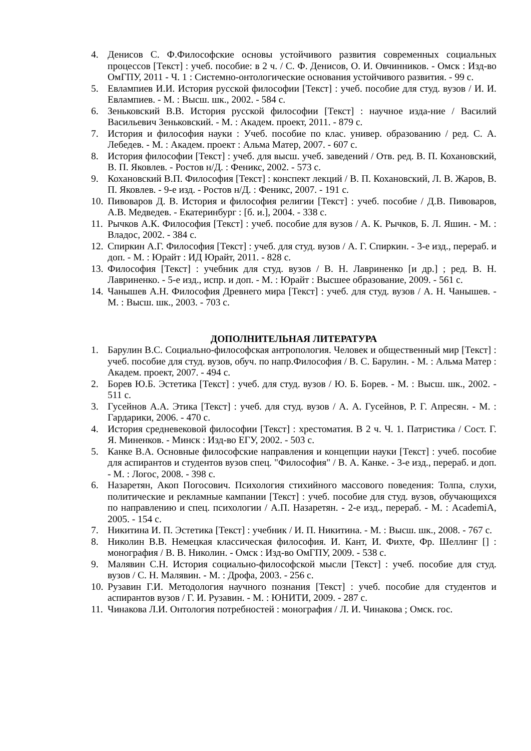4. Денисов С. Ф.Философские основы устойчивого развития современных социальных процессов [Текст] : учеб. пособие: в 2 ч. / С. Ф. Денисов, О. И. Овчинников. - Омск : Изд-во ОмГПУ, 2011 - Ч. 1 : Системно-онтологические основания устойчивого развития. - 99 с.
5. Евлампиев И.И. История русской философии [Текст] : учеб. пособие для студ. вузов / И. И. Евлампиев. - М. : Высш. шк., 2002. - 584 с.
6. Зеньковский В.В. История русской философии [Текст] : научное изда-ние / Василий Васильевич Зеньковский. - М. : Академ. проект, 2011. - 879 с.
7. История и философия науки : Учеб. пособие по клас. универ. образованию / ред. С. А. Лебедев. - М. : Академ. проект : Альма Матер, 2007. - 607 с.
8. История философии [Текст] : учеб. для высш. учеб. заведений / Отв. ред. В. П. Кохановский, В. П. Яковлев. - Ростов н/Д. : Феникс, 2002. - 573 с.
9. Кохановский В.П. Философия [Текст] : конспект лекций / В. П. Кохановский, Л. В. Жаров, В. П. Яковлев. - 9-е изд. - Ростов н/Д. : Феникс, 2007. - 191 с.
10. Пивоваров Д. В. История и философия религии [Текст] : учеб. пособие / Д.В. Пивоваров, А.В. Медведев. - Екатеринбург : [б. и.], 2004. - 338 с.
11. Рычков А.К. Философия [Текст] : учеб. пособие для вузов / А. К. Рычков, Б. Л. Яшин. - М. : Владос, 2002. - 384 с.
12. Спиркин А.Г. Философия [Текст] : учеб. для студ. вузов / А. Г. Спиркин. - 3-е изд., перераб. и доп. - М. : Юрайт : ИД Юрайт, 2011. - 828 с.
13. Философия [Текст] : учебник для студ. вузов / В. Н. Лавриненко [и др.] ; ред. В. Н. Лавриненко. - 5-е изд., испр. и доп. - М. : Юрайт : Высшее образование, 2009. - 561 с.
14. Чанышев А.Н. Философия Древнего мира [Текст] : учеб. для студ. вузов / А. Н. Чанышев. - М. : Высш. шк., 2003. - 703 с.
ДОПОЛНИТЕЛЬНАЯ ЛИТЕРАТУРА
1. Барулин В.С. Социально-философская антропология. Человек и общественный мир [Текст] : учеб. пособие для студ. вузов, обуч. по напр.Философия / В. С. Барулин. - М. : Альма Матер : Академ. проект, 2007. - 494 с.
2. Борев Ю.Б. Эстетика [Текст] : учеб. для студ. вузов / Ю. Б. Борев. - М. : Высш. шк., 2002. - 511 с.
3. Гусейнов А.А. Этика [Текст] : учеб. для студ. вузов / А. А. Гусейнов, Р. Г. Апресян. - М. : Гардарики, 2006. - 470 с.
4. История средневековой философии [Текст] : хрестоматия. В 2 ч. Ч. 1. Патристика / Сост. Г. Я. Миненков. - Минск : Изд-во ЕГУ, 2002. - 503 с.
5. Канке В.А. Основные философские направления и концепции науки [Текст] : учеб. пособие для аспирантов и студентов вузов спец. "Философия" / В. А. Канке. - 3-е изд., перераб. и доп. - М. : Логос, 2008. - 398 с.
6. Назаретян, Акоп Погосович. Психология стихийного массового поведения: Толпа, слухи, политические и рекламные кампании [Текст] : учеб. пособие для студ. вузов, обучающихся по направлению и спец. психологии / А.П. Назаретян. - 2-е изд., перераб. - М. : AcademiA, 2005. - 154 с.
7. Никитина И. П. Эстетика [Текст] : учебник / И. П. Никитина. - М. : Высш. шк., 2008. - 767 с.
8. Николин В.В. Немецкая классическая философия. И. Кант, И. Фихте, Фр. Шеллинг [] : монография / В. В. Николин. - Омск : Изд-во ОмГПУ, 2009. - 538 с.
9. Малявин С.Н. История социально-философской мысли [Текст] : учеб. пособие для студ. вузов / С. Н. Малявин. - М. : Дрофа, 2003. - 256 с.
10. Рузавин Г.И. Методология научного познания [Текст] : учеб. пособие для студентов и аспирантов вузов / Г. И. Рузавин. - М. : ЮНИТИ, 2009. - 287 с.
11. Чинакова Л.И. Онтология потребностей : монография / Л. И. Чинакова ; Омск. гос.